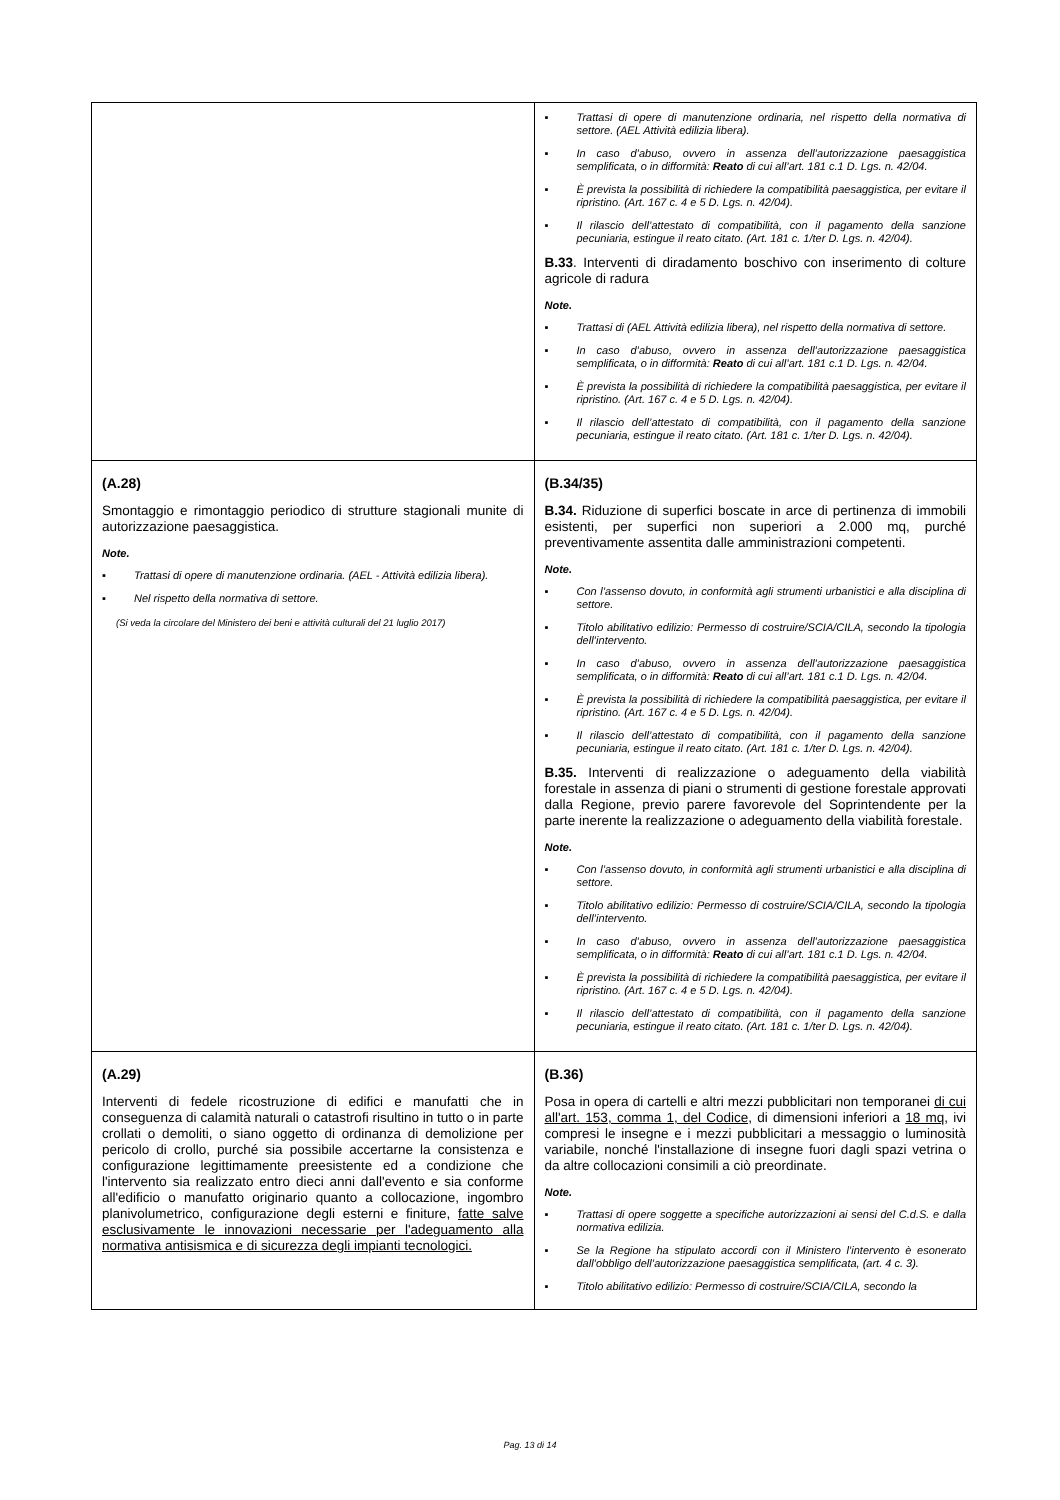| | ▪ Trattasi di opere di manutenzione ordinaria, nel rispetto della normativa di settore. (AEL Attività edilizia libera). ▪ In caso d’abuso, ovvero in assenza dell’autorizzazione paesaggistica semplificata, o in difformità: Reato di cui all’art. 181 c.1 D. Lgs. n. 42/04. ▪ È prevista la possibilità di richiedere la compatibilità paesaggistica, per evitare il ripristino. (Art. 167 c. 4 e 5 D. Lgs. n. 42/04). ▪ Il rilascio dell’attestato di compatibilità, con il pagamento della sanzione pecuniaria, estingue il reato citato. (Art. 181 c. 1/ter D. Lgs. n. 42/04). B.33 . Interventi di diradamento boschivo con inserimento di colture agricole di radura Note. ▪ Trattasi di (AEL Attività edilizia libera), nel rispetto della normativa di settore. ▪ In caso d’abuso, ovvero in assenza dell’autorizzazione paesaggistica semplificata, o in difformità: Reato di cui all’art. 181 c.1 D. Lgs. n. 42/04. ▪ È prevista la possibilità di richiedere la compatibilità paesaggistica, per evitare il ripristino. (Art. 167 c. 4 e 5 D. Lgs. n. 42/04). ▪ Il rilascio dell’attestato di compatibilità, con il pagamento della sanzione pecuniaria, estingue il reato citato. (Art. 181 c. 1/ter D. Lgs. n. 42/04). |
| (A.28) Smontaggio e rimontaggio periodico di strutture stagionali munite di autorizzazione paesaggistica. Note. ▪ Trattasi di opere di manutenzione ordinaria. (AEL - Attività edilizia libera). ▪ Nel rispetto della normativa di settore. (Si veda la circolare del Ministero dei beni e attività culturali del 21 luglio 2017) | (B.34/35) B.34. Riduzione di superfici boscate in arce di pertinenza di immobili esistenti, per superfici non superiori a 2.000 mq, purché preventivamente assentita dalle amministrazioni competenti. Note. ▪ Con l’assenso dovuto, in conformità agli strumenti urbanistici e alla disciplina di settore. ▪ Titolo abilitativo edilizio: Permesso di costruire/SCIA/CILA, secondo la tipologia dell’intervento. ▪ In caso d’abuso, ovvero in assenza dell’autorizzazione paesaggistica semplificata, o in difformità: Reato di cui all’art. 181 c.1 D. Lgs. n. 42/04. ▪ È prevista la possibilità di richiedere la compatibilità paesaggistica, per evitare il ripristino. (Art. 167 c. 4 e 5 D. Lgs. n. 42/04). ▪ Il rilascio dell’attestato di compatibilità, con il pagamento della sanzione pecuniaria, estingue il reato citato. (Art. 181 c. 1/ter D. Lgs. n. 42/04). B.35. Interventi di realizzazione o adeguamento della viabilità forestale in assenza di piani o strumenti di gestione forestale approvati dalla Regione, previo parere favorevole del Soprintendente per la parte inerente la realizzazione o adeguamento della viabilità forestale. Note. ▪ Con l’assenso dovuto, in conformità agli strumenti urbanistici e alla disciplina di settore. ▪ Titolo abilitativo edilizio: Permesso di costruire/SCIA/CILA, secondo la tipologia dell’intervento. ▪ In caso d’abuso, ovvero in assenza dell’autorizzazione paesaggistica semplificata, o in difformità: Reato di cui all’art. 181 c.1 D. Lgs. n. 42/04. ▪ È prevista la possibilità di richiedere la compatibilità paesaggistica, per evitare il ripristino. (Art. 167 c. 4 e 5 D. Lgs. n. 42/04). ▪ Il rilascio dell’attestato di compatibilità, con il pagamento della sanzione pecuniaria, estingue il reato citato. (Art. 181 c. 1/ter D. Lgs. n. 42/04). |
| (A.29) Interventi di fedele ricostruzione di edifici e manufatti che in conseguenza di calamità naturali o catastrofi risultino in tutto o in parte crollati o demoliti, o siano oggetto di ordinanza di demolizione per pericolo di crollo, purché sia possibile accertarne la consistenza e configurazione legittimamente preesistente ed a condizione che l'intervento sia realizzato entro dieci anni dall'evento e sia conforme all'edificio o manufatto originario quanto a collocazione, ingombro planivolumetrico, configurazione degli esterni e finiture, fatte salve esclusivamente le innovazioni necessarie per l'adeguamento alla normativa antisismica e di sicurezza degli impianti tecnologici. | (B.36) Posa in opera di cartelli e altri mezzi pubblicitari non temporanei di cui all'art. 153, comma 1, del Codice, di dimensioni inferiori a 18 mq, ivi compresi le insegne e i mezzi pubblicitari a messaggio o luminosità variabile, nonché l'installazione di insegne fuori dagli spazi vetrina o da altre collocazioni consimili a ciò preordinate. Note. ▪ Trattasi di opere soggette a specifiche autorizzazioni ai sensi del C.d.S. e dalla normativa edilizia. ▪ Se la Regione ha stipulato accordi con il Ministero l’intervento è esonerato dall’obbligo dell’autorizzazione paesaggistica semplificata, (art. 4 c. 3). ▪ Titolo abilitativo edilizio: Permesso di costruire/SCIA/CILA, secondo la |
Pag. 13 di 14